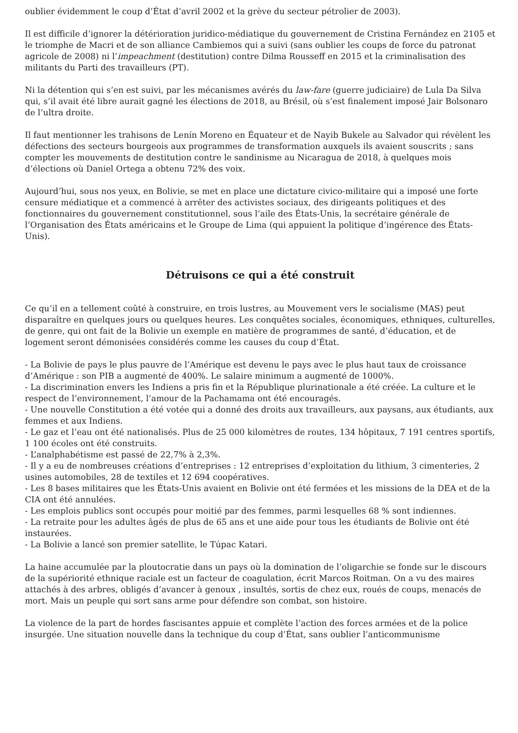oublier évidemment le coup d’État d’avril 2002 et la grève du secteur pétrolier de 2003).
Il est difficile d’ignorer la détérioration juridico-médiatique du gouvernement de Cristina Fernández en 2105 et le triomphe de Macri et de son alliance Cambiemos qui a suivi (sans oublier les coups de force du patronat agricole de 2008) ni l’impeachment (destitution) contre Dilma Rousseff en 2015 et la criminalisation des militants du Parti des travailleurs (PT).
Ni la détention qui s’en est suivi, par les mécanismes avérés du law-fare (guerre judiciaire) de Lula Da Silva qui, s’il avait été libre aurait gagné les élections de 2018, au Brésil, où s’est finalement imposé Jair Bolsonaro de l’ultra droite.
Il faut mentionner les trahisons de Lenín Moreno en Équateur et de Nayib Bukele au Salvador qui révèlent les défections des secteurs bourgeois aux programmes de transformation auxquels ils avaient souscrits ; sans compter les mouvements de destitution contre le sandinisme au Nicaragua de 2018, à quelques mois d’élections où Daniel Ortega a obtenu 72% des voix.
Aujourd’hui, sous nos yeux, en Bolivie, se met en place une dictature civico-militaire qui a imposé une forte censure médiatique et a commencé à arrêter des activistes sociaux, des dirigeants politiques et des fonctionnaires du gouvernement constitutionnel, sous l’aile des États-Unis, la secrétaire générale de l’Organisation des États américains et le Groupe de Lima (qui appuient la politique d’ingérence des États-Unis).
Détruisons ce qui a été construit
Ce qu’il en a tellement coûté à construire, en trois lustres, au Mouvement vers le socialisme (MAS) peut disparaître en quelques jours ou quelques heures. Les conquêtes sociales, économiques, ethniques, culturelles, de genre, qui ont fait de la Bolivie un exemple en matière de programmes de santé, d’éducation, et de logement seront démonisées considérés comme les causes du coup d’État.
- La Bolivie de pays le plus pauvre de l’Amérique est devenu le pays avec le plus haut taux de croissance d’Amérique : son PIB a augmenté de 400%. Le salaire minimum a augmenté de 1000%.
- La discrimination envers les Indiens a pris fin et la République plurinationale a été créée. La culture et le respect de l’environnement, l’amour de la Pachamama ont été encouragés.
- Une nouvelle Constitution a été votée qui a donné des droits aux travailleurs, aux paysans, aux étudiants, aux femmes et aux Indiens.
- Le gaz et l’eau ont été nationalisés. Plus de 25 000 kilomètres de routes, 134 hôpitaux, 7 191 centres sportifs, 1 100 écoles ont été construits.
- L’analphabétisme est passé de 22,7% à 2,3%.
- Il y a eu de nombreuses créations d’entreprises : 12 entreprises d’exploitation du lithium, 3 cimenteries, 2 usines automobiles, 28 de textiles et 12 694 coopératives.
- Les 8 bases militaires que les États-Unis avaient en Bolivie ont été fermées et les missions de la DEA et de la CIA ont été annulées.
- Les emplois publics sont occupés pour moitié par des femmes, parmi lesquelles 68 % sont indiennes.
- La retraite pour les adultes âgés de plus de 65 ans et une aide pour tous les étudiants de Bolivie ont été instaurées.
- La Bolivie a lancé son premier satellite, le Túpac Katari.
La haine accumulée par la ploutocratie dans un pays où la domination de l’oligarchie se fonde sur le discours de la supériorité ethnique raciale est un facteur de coagulation, écrit Marcos Roitman. On a vu des maires attachés à des arbres, obligés d’avancer à genoux , insultés, sortis de chez eux, roués de coups, menacés de mort. Mais un peuple qui sort sans arme pour défendre son combat, son histoire.
La violence de la part de hordes fascisantes appuie et complète l’action des forces armées et de la police insurgée. Une situation nouvelle dans la technique du coup d’État, sans oublier l’anticommunisme